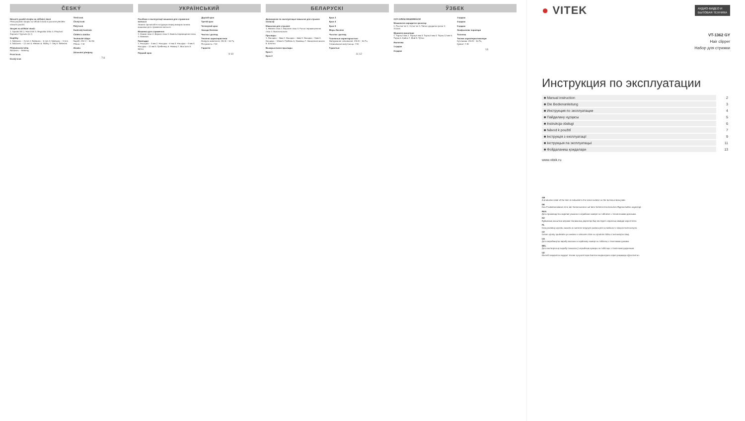ČESKÝ
Návod k použití strojku na stříhání vlasů
Před použitím strojku na stříhání vlasů si pozorně přečtěte návod k použití.
Strojek na stříhání vlasů:
1. Spodní břit 2. Horní břit 3. Regulátor břitu 4. Přepínač Zapnuto / Vypnuto (0, I)
Doplňky
1. Nástavec – 3 mm 2. Nástavec – 6 mm 3. Nástavec – 9 mm 4. Nástavec – 12 mm 5. Hřeben 6. Nůžky 7. Olej 8. Štěteček
Příslušenství břitu
Nástavec – hřebeny
První krok
Druhý krok
Třetí krok
Čtvrtý krok
Pátý krok
Kudrnatý kontrola
Čištění a údržba
Technické údaje:
Napětí: 230 V ~ 50 Hz
Příkon: 7 W
Záruka
Zdravotní předpisy
7 8
УКРАЇНСЬКИЙ
Посібник з експлуатації машинки для стриження волосся
Уважно прочитайте інструкцію перед використанням машинки для стриження волосся.
Машинка для стриження:
1. Нижнє лезо 2. Верхнє лезо 3. Важіль переміщення леза 4. Вимикач
Приладдя
1. Насадка – 3 мм 2. Насадка – 6 мм 3. Насадка – 9 мм 4. Насадка – 12 мм 5. Гребінець 6. Ножиці 7. Мастило 8. Щітка
Перший крок
Другий крок
Третій крок
Четвертий крок
Заходи безпеки
Чистка і догляд
Технічні характеристики
Напруга живлення: 230 В ~ 50 Гц
Потужність: 7 Вт
Гарантія
9 10
БЕЛАРУСКІ
Дапаможнік па эксплуатацыі машынкі для стрыжкі валасоў
Машынка для стрыжкі:
1. Ніжняе лязо 2. Верхняе лязо 3. Рычаг перамяшчэння ляза 4. Выключальнік
Прылады
1. Насадка – 3мм 2. Насадка – 6мм 3. Насадка – 9мм 4. Насадка – 12мм 5. Грэбень 6. Нажніцы 7. Змазачнае масла 8. Шчотка
Выкарыстанне прылады
Крок 1
Крок 2
Крок 3
Крок 4
Крок 5
Меры бяспекі
Чыстка і догляд
Тэхнічныя характарыстыкі
Напружанне сілкавання: 230 В ~ 50 Гц
Спажываная магутнасць: 7 Вт
Гарантыя
11 12
ЎЗБЕК
СОЧ ОЛИШ МАШИНКАСИ
Машинкага кирадиган қисмлар
1. Пастки тиғ 2. Устки тиғ 3. Тиғни сурадиган ричаг 4. Улагич
Қўшимча қисмлари
1. Тароқ 3 мм 2. Тароқ 6 мм 3. Тароқ 9 мм 4. Тароқ 12 мм 5. Тароқ 6. Қайчи 7. Мой 8. Чўтка
Ишлатиш
1-қадам
2-қадам
3-қадам
4-қадам
5-қадам
Хавфсизлик чоралари
Тозалаш
Техник характеристикалари
Кучланиш: 230 В ~ 50 Гц
Қувват: 7 Вт
13
● VITEK
АУДИО-ВИДЕО И
БЫТОВАЯ ТЕХНИКА
VT-1362 GY
Hair clipper
Набор для стрижки
Инструкция по эксплуатации
| ■ Manual instruction | 2 |
| ■ Die Bedienanleitung | 3 |
| ■ Инструкция по эксплуатации | 4 |
| ■ Пайдалану нұсқасы | 5 |
| ■ Instrukcja obsługi | 6 |
| ■ Návod k použití | 7 |
| ■ Інструкція з експлуатації | 9 |
| ■ Інструкцыя па эксплуатацыі | 11 |
| ■ Фойдаланиш қоидалари | 13 |
www.vitek.ru
GB
A production date of the item is indicated in the serial number on the technical data plate.
DE
Das Produktionsdatum ist in der Seriennummer auf dem Schild mit technischen Eigenschaften angezeigt.
RUS
Дата производства изделия указана в серийном номере на табличке с техническими данными.
KZ
Бұйымның жасалған мерзімі техникалық деректері бар кестедегі сериялық нөмірде көрсетілген.
PL
Data produkcji wyrobu zawarta w numerze seryjnym podana jest na tabliczce z danymi technicznymi.
CZ
Datum výroby spotřebiče je uvedeno v sériovém čísle na výrobním štítku s technickými údaji.
UA
Дата виробництва виробу вказана в серійному номері на табличці з технічними даними.
BEL
Дата вытворчасці вырабу паказана ў серыйным нумары на таблічцы з тэхнічнымі дадзенымі.
UZ
Ишлаб чиқарилган муддат техник хусусиятлари ёзилган жадвалдаги серия рақамида кўрсатилган.